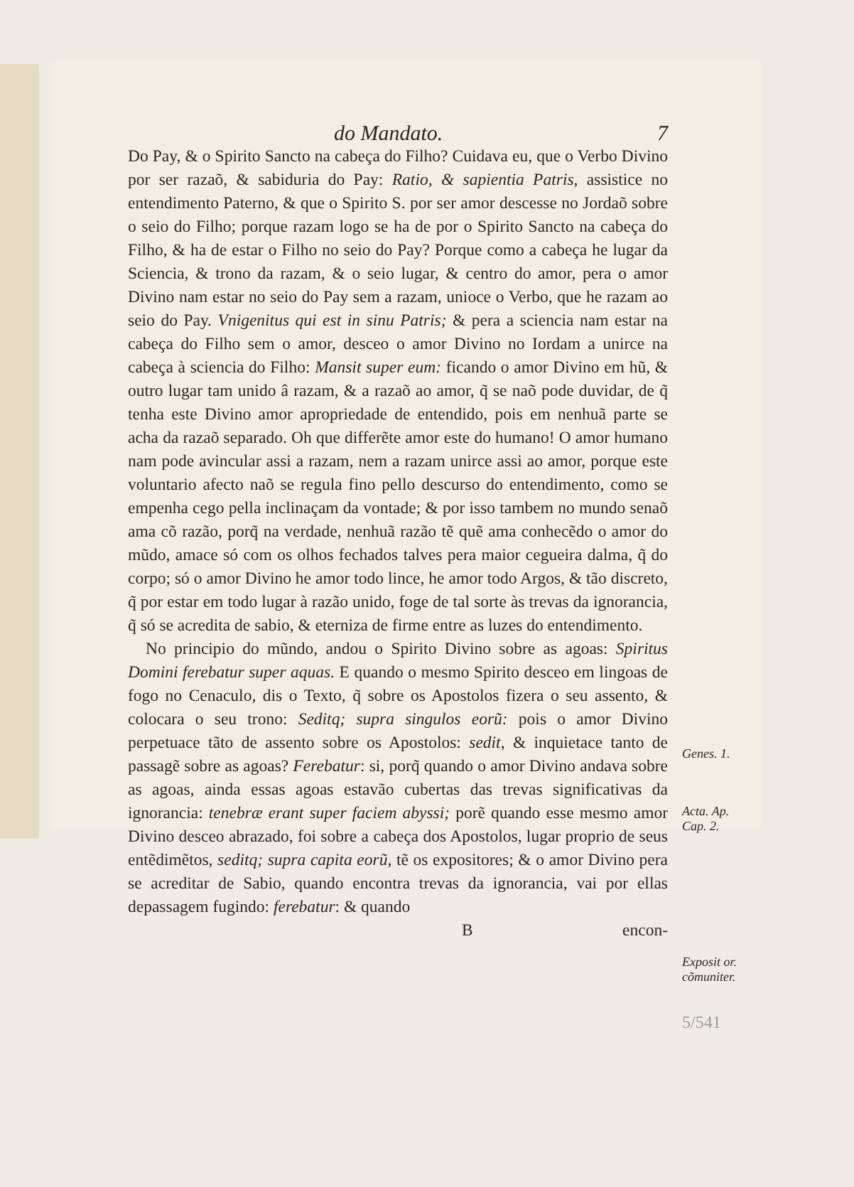do Mandato. 7
Do Pay, & o Spirito Sancto na cabeça do Filho? Cuidava eu, que o Verbo Divino por ser razaõ, & sabiduria do Pay: Ratio, & sapientia Patris, assistice no entendimento Paterno, & que o Spirito S. por ser amor descesse no Jordaõ sobre o seio do Filho; porque razam logo se ha de por o Spirito Sancto na cabeça do Filho, & ha de estar o Filho no seio do Pay? Porque como a cabeça he lugar da Sciencia, & trono da razam, & o seio lugar, & centro do amor, pera o amor Divino nam estar no seio do Pay sem a razam, unioce o Verbo, que he razam ao seio do Pay. Vnigenitus qui est in sinu Patris; & pera a sciencia nam estar na cabeça do Filho sem o amor, desceo o amor Divino no Iordam a unirce na cabeça à sciencia do Filho: Mansit super eum: ficando o amor Divino em hũ, & outro lugar tam unido â razam, & a razaõ ao amor, q̃ se naõ pode duvidar, de q̃ tenha este Divino amor apropriedade de entendido, pois em nenhuã parte se acha da razaõ separado. Oh que differẽte amor este do humano! O amor humano nam pode avincular assi a razam, nem a razam unirce assi ao amor, porque este voluntario afecto naõ se regula fino pello descurso do entendimento, como se empenha cego pella inclinaçam da vontade; & por isso tambem no mundo senaõ ama cõ razão, porq̃ na verdade, nenhuã razão tẽ quẽ ama conhecẽdo o amor do mũdo, amace só com os olhos fechados talves pera maior cegueira dalma, q̃ do corpo; só o amor Divino he amor todo lince, he amor todo Argos, & tão discreto, q̃ por estar em todo lugar à razão unido, foge de tal sorte às trevas da ignorancia, q̃ só se acredita de sabio, & eterniza de firme entre as luzes do entendimento.
No principio do mũndo, andou o Spirito Divino sobre as agoas: Spiritus Domini ferebatur super aquas. E quando o mesmo Spirito desceo em lingoas de fogo no Cenaculo, dis o Texto, q̃ sobre os Apostolos fizera o seu assento, & colocara o seu trono: Seditq; supra singulos eorũ: pois o amor Divino perpetuace tãto de assento sobre os Apostolos: sedit, & inquietace tanto de passagẽ sobre as agoas? Ferebatur: si, porq̃ quando o amor Divino andava sobre as agoas, ainda essas agoas estavão cubertas das trevas significativas da ignorancia: tenebræ erant super faciem abyssi; porẽ quando esse mesmo amor Divino desceo abrazado, foi sobre a cabeça dos Apostolos, lugar proprio de seus entẽdimẽtos, seditq; supra capita eorũ, tẽ os expositores; & o amor Divino pera se acreditar de Sabio, quando encontra trevas da ignorancia, vai por ellas depassagem fugindo: ferebatur: & quando
Bencon-
Genes. 1.
Acta. Ap.
Cap. 2.
Exposit or.
cõmuniter.
5/541